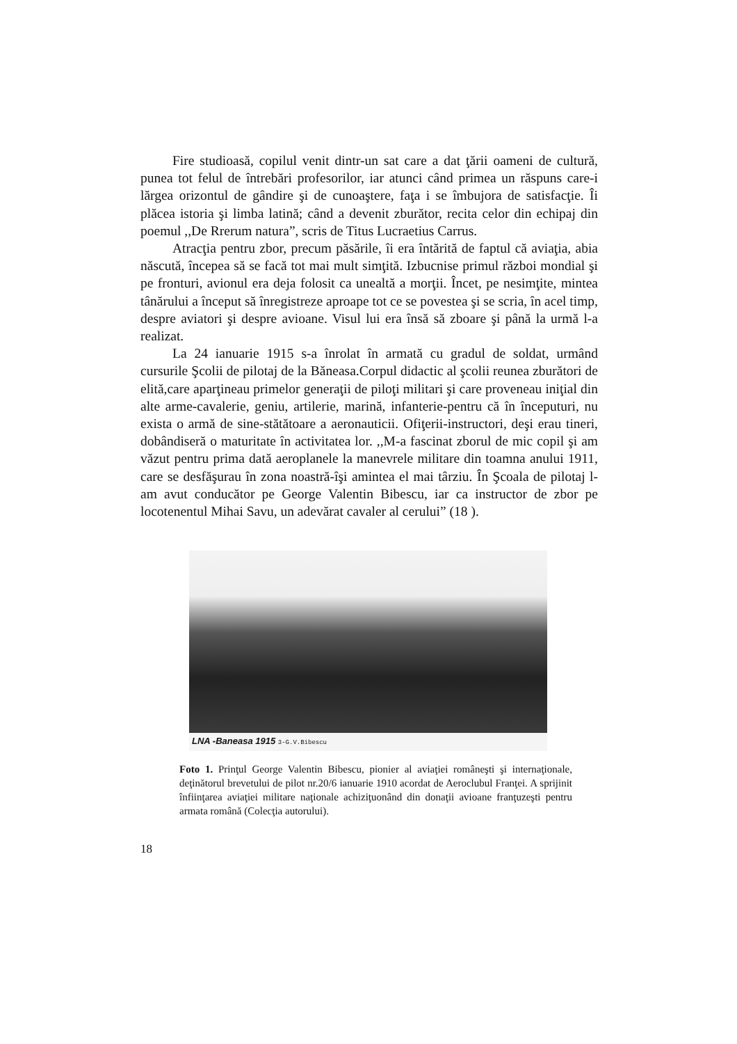Fire studioasă, copilul venit dintr-un sat care a dat ţării oameni de cultură, punea tot felul de întrebări profesorilor, iar atunci când primea un răspuns care-i lărgea orizontul de gândire şi de cunoaştere, faţa i se îmbujora de satisfacţie. Îi plăcea istoria şi limba latină; când a devenit zburător, recita celor din echipaj din poemul ,,De Rrerum natura”, scris de Titus Lucraetius Carrus.
Atracţia pentru zbor, precum păsările, îi era întărită de faptul că aviaţia, abia născută, începea să se facă tot mai mult simţită. Izbucnise primul război mondial şi pe fronturi, avionul era deja folosit ca unealtă a morţii. Încet, pe nesimţite, mintea tânărului a început să înregistreze aproape tot ce se povestea şi se scria, în acel timp, despre aviatori şi despre avioane. Visul lui era însă să zboare şi până la urmă l-a realizat.
La 24 ianuarie 1915 s-a înrolat în armată cu gradul de soldat, urmând cursurile Şcolii de pilotaj de la Băneasa.Corpul didactic al şcolii reunea zburători de elită,care aparţineau primelor generaţii de piloţi militari şi care proveneau iniţial din alte arme-cavalerie, geniu, artilerie, marină, infanterie-pentru că în începuturi, nu exista o armă de sine-stătătoare a aeronauticii. Ofiţerii-instructori, deşi erau tineri, dobândiseră o maturitate în activitatea lor. ,,M-a fascinat zborul de mic copil şi am văzut pentru prima dată aeroplanele la manevrele militare din toamna anului 1911, care se desfăşurau în zona noastră-îşi amintea el mai târziu. În Şcoala de pilotaj l-am avut conducător pe George Valentin Bibescu, iar ca instructor de zbor pe locotenentul Mihai Savu, un adevărat cavaler al cerului” (18 ).
LNA -Baneasa 1915 3-G.V.Bibescu
Foto 1. Prinţul George Valentin Bibescu, pionier al aviaţiei româneşti şi internaţionale, deţinătorul brevetului de pilot nr.20/6 ianuarie 1910 acordat de Aeroclubul Franţei. A sprijinit înfiinţarea aviaţiei militare naţionale achiziţuonând din donaţii avioane franţuzeşti pentru armata română (Colecţia autorului).
18